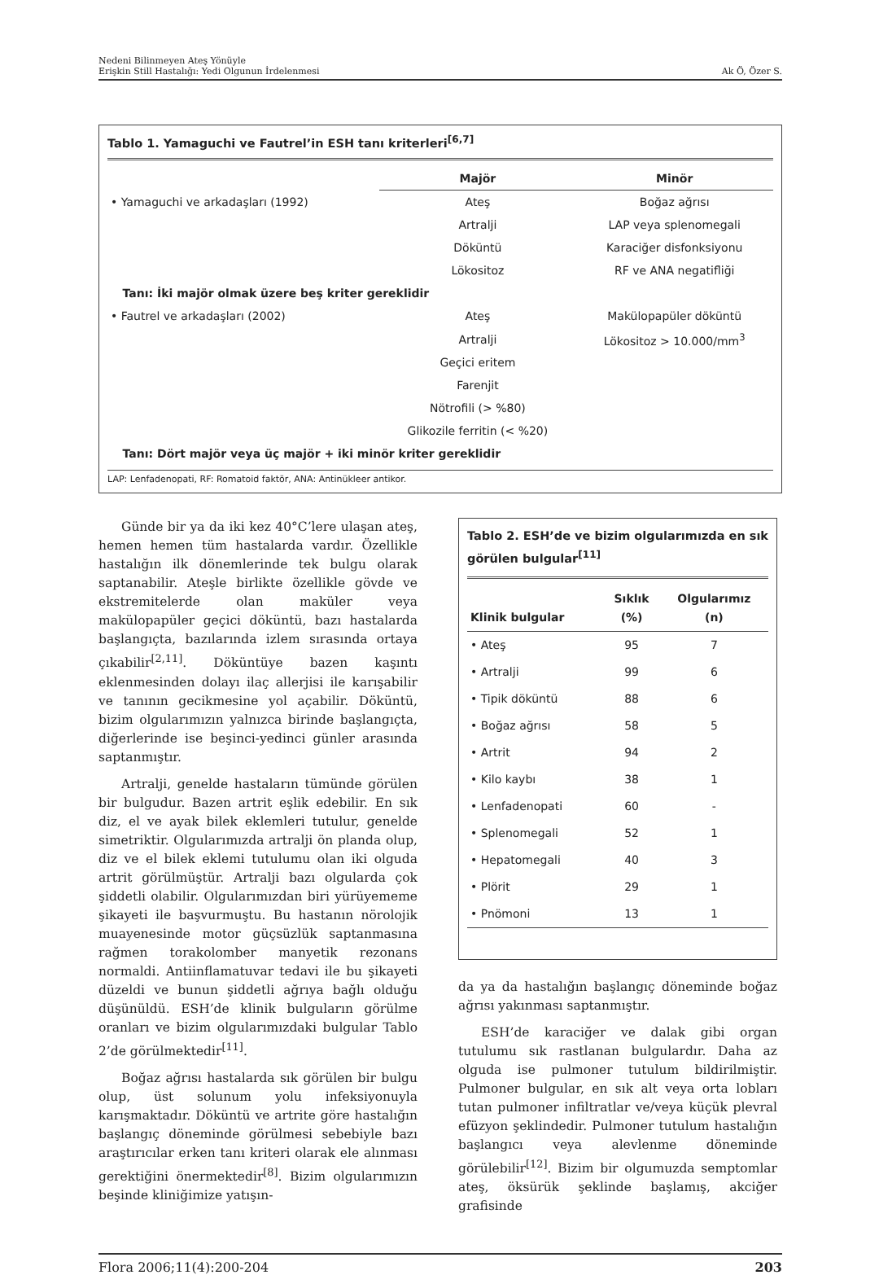Nedeni Bilinmeyen Ateş Yönüyle
Erişkin Still Hastalığı: Yedi Olgunun İrdelenmesi
Ak Ö, Özer S.
Tablo 1. Yamaguchi ve Fautrel’in ESH tanı kriterleri<sup>[6,7]</sup>
| | Majör | Minör |
| --- | --- | --- |
| • Yamaguchi ve arkadaşları (1992) | Ateş | Boğaz ağrısı |
| | Artralji | LAP veya splenomegali |
| | Döküntü | Karaciğer disfonksiyonu |
| | Lökositoz | RF ve ANA negatifliği |
| Tanı: İki majör olmak üzere beş kriter gereklidir | | |
| • Fautrel ve arkadaşları (2002) | Ateş | Makülopapüler döküntü |
| | Artralji | Lökositoz > 10.000/mm<sup>3</sup> |
| | Geçici eritem | |
| | Farenjit | |
| | Nötrofili (> %80) | |
| | Glikozile ferritin (< %20) | |
| Tanı: Dört majör veya üç majör + iki minör kriter gereklidir | | |
LAP: Lenfadenopati, RF: Romatoid faktör, ANA: Antinükleer antikor.
Günde bir ya da iki kez 40°C’lere ulaşan ateş, hemen hemen tüm hastalarda vardır. Özellikle hastalığın ilk dönemlerinde tek bulgu olarak saptanabilir. Ateşle birlikte özellikle gövde ve ekstremitelerde olan maküler veya makülopapüler geçici döküntü, bazı hastalarda başlangıçta, bazılarında izlem sırasında ortaya çıkabilir<sup>[2,11]</sup>. Döküntüye bazen kaşıntı eklenmesinden dolayı ilaç allerjisi ile karışabilir ve tanının gecikmesine yol açabilir. Döküntü, bizim olgularımızın yalnızca birinde başlangıçta, diğerlerinde ise beşinci-yedinci günler arasında saptanmıştır.
Artralji, genelde hastaların tümünde görülen bir bulgudur. Bazen artrit eşlik edebilir. En sık diz, el ve ayak bilek eklemleri tutulur, genelde simetriktir. Olgularımızda artralji ön planda olup, diz ve el bilek eklemi tutulumu olan iki olguda artrit görülmüştür. Artralji bazı olgularda çok şiddetli olabilir. Olgularımızdan biri yürüyememe şikayeti ile başvurmuştu. Bu hastanın nörolojik muayenesinde motor güçsüzlük saptanmasına rağmen torakolomber manyetik rezonans normaldi. Antiinflamatuvar tedavi ile bu şikayeti düzeldi ve bunun şiddetli ağrıya bağlı olduğu düşünüldü. ESH’de klinik bulguların görülme oranları ve bizim olgularımızdaki bulgular Tablo 2’de görülmektedir<sup>[11]</sup>.
Boğaz ağrısı hastalarda sık görülen bir bulgu olup, üst solunum yolu infeksiyonuyla karışmaktadır. Döküntü ve artrite göre hastalığın başlangıç döneminde görülmesi sebebiyle bazı araştırıcılar erken tanı kriteri olarak ele alınması gerektiğini önermektedir<sup>[8]</sup>. Bizim olgularımızın beşinde kliniğimize yatışın-
Tablo 2. ESH’de ve bizim olgularımızda en sık görülen bulgular<sup>[11]</sup>
| Klinik bulgular | Sıklık (%) | Olgularımız (n) |
| --- | --- | --- |
| • Ateş | 95 | 7 |
| • Artralji | 99 | 6 |
| • Tipik döküntü | 88 | 6 |
| • Boğaz ağrısı | 58 | 5 |
| • Artrit | 94 | 2 |
| • Kilo kaybı | 38 | 1 |
| • Lenfadenopati | 60 | - |
| • Splenomegali | 52 | 1 |
| • Hepatomegali | 40 | 3 |
| • Plörit | 29 | 1 |
| • Pnömoni | 13 | 1 |
da ya da hastalığın başlangıç döneminde boğaz ağrısı yakınması saptanmıştır.
ESH’de karaciğer ve dalak gibi organ tutulumu sık rastlanan bulgulardır. Daha az olguda ise pulmoner tutulum bildirilmiştir. Pulmoner bulgular, en sık alt veya orta lobları tutan pulmoner infiltratlar ve/veya küçük plevral efüzyon şeklindedir. Pulmoner tutulum hastalığın başlangıcı veya alevlenme döneminde görülebilir<sup>[12]</sup>. Bizim bir olgumuzda semptomlar ateş, öksürük şeklinde başlamış, akciğer grafisinde
Flora 2006;11(4):200-204 203